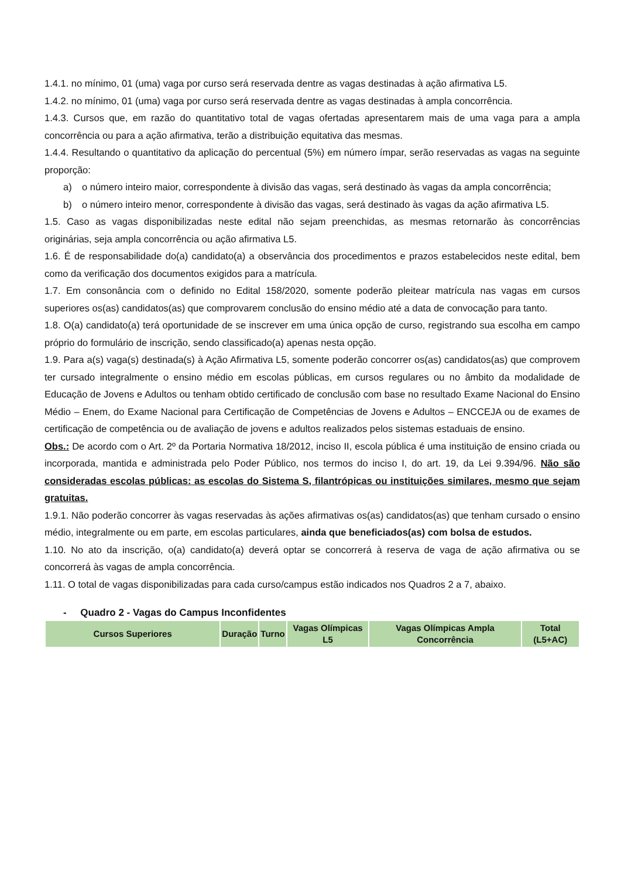1.4.1. no mínimo, 01 (uma) vaga por curso será reservada dentre as vagas destinadas à ação afirmativa L5.
1.4.2. no mínimo, 01 (uma) vaga por curso será reservada dentre as vagas destinadas à ampla concorrência.
1.4.3. Cursos que, em razão do quantitativo total de vagas ofertadas apresentarem mais de uma vaga para a ampla concorrência ou para a ação afirmativa, terão a distribuição equitativa das mesmas.
1.4.4. Resultando o quantitativo da aplicação do percentual (5%) em número ímpar, serão reservadas as vagas na seguinte proporção:
a) o número inteiro maior, correspondente à divisão das vagas, será destinado às vagas da ampla concorrência;
b) o número inteiro menor, correspondente à divisão das vagas, será destinado às vagas da ação afirmativa L5.
1.5. Caso as vagas disponibilizadas neste edital não sejam preenchidas, as mesmas retornarão às concorrências originárias, seja ampla concorrência ou ação afirmativa L5.
1.6. É de responsabilidade do(a) candidato(a) a observância dos procedimentos e prazos estabelecidos neste edital, bem como da verificação dos documentos exigidos para a matrícula.
1.7. Em consonância com o definido no Edital 158/2020, somente poderão pleitear matrícula nas vagas em cursos superiores os(as) candidatos(as) que comprovarem conclusão do ensino médio até a data de convocação para tanto.
1.8. O(a) candidato(a) terá oportunidade de se inscrever em uma única opção de curso, registrando sua escolha em campo próprio do formulário de inscrição, sendo classificado(a) apenas nesta opção.
1.9. Para a(s) vaga(s) destinada(s) à Ação Afirmativa L5, somente poderão concorrer os(as) candidatos(as) que comprovem ter cursado integralmente o ensino médio em escolas públicas, em cursos regulares ou no âmbito da modalidade de Educação de Jovens e Adultos ou tenham obtido certificado de conclusão com base no resultado Exame Nacional do Ensino Médio – Enem, do Exame Nacional para Certificação de Competências de Jovens e Adultos – ENCCEJA ou de exames de certificação de competência ou de avaliação de jovens e adultos realizados pelos sistemas estaduais de ensino.
Obs.: De acordo com o Art. 2º da Portaria Normativa 18/2012, inciso II, escola pública é uma instituição de ensino criada ou incorporada, mantida e administrada pelo Poder Público, nos termos do inciso I, do art. 19, da Lei 9.394/96. Não são consideradas escolas públicas: as escolas do Sistema S, filantrópicas ou instituições similares, mesmo que sejam gratuitas.
1.9.1. Não poderão concorrer às vagas reservadas às ações afirmativas os(as) candidatos(as) que tenham cursado o ensino médio, integralmente ou em parte, em escolas particulares, ainda que beneficiados(as) com bolsa de estudos.
1.10. No ato da inscrição, o(a) candidato(a) deverá optar se concorrerá à reserva de vaga de ação afirmativa ou se concorrerá às vagas de ampla concorrência.
1.11. O total de vagas disponibilizadas para cada curso/campus estão indicados nos Quadros 2 a 7, abaixo.
- Quadro 2 - Vagas do Campus Inconfidentes
| Cursos Superiores | Duração | Turno | Vagas Olímpicas L5 | Vagas Olímpicas Ampla Concorrência | Total (L5+AC) |
| --- | --- | --- | --- | --- | --- |